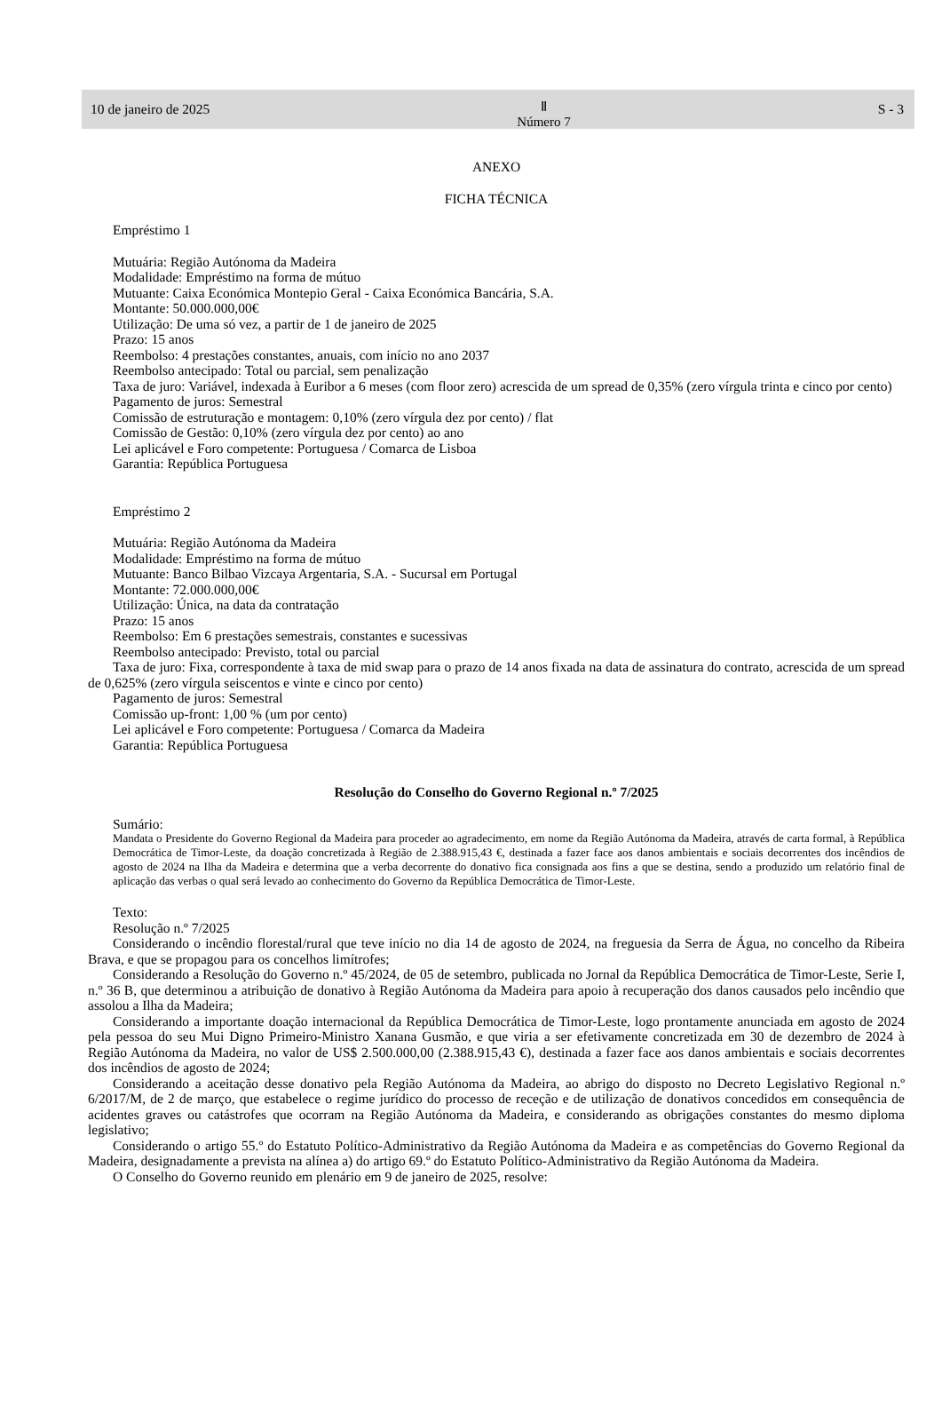10 de janeiro de 2025 Ⅱ
Número 7 S - 3
ANEXO
FICHA TÉCNICA
Empréstimo 1
Mutuária: Região Autónoma da Madeira
Modalidade: Empréstimo na forma de mútuo
Mutuante: Caixa Económica Montepio Geral - Caixa Económica Bancária, S.A.
Montante: 50.000.000,00€
Utilização: De uma só vez, a partir de 1 de janeiro de 2025
Prazo: 15 anos
Reembolso: 4 prestações constantes, anuais, com início no ano 2037
Reembolso antecipado: Total ou parcial, sem penalização
Taxa de juro: Variável, indexada à Euribor a 6 meses (com floor zero) acrescida de um spread de 0,35% (zero vírgula trinta e cinco por cento)
Pagamento de juros: Semestral
Comissão de estruturação e montagem: 0,10% (zero vírgula dez por cento) / flat
Comissão de Gestão: 0,10% (zero vírgula dez por cento) ao ano
Lei aplicável e Foro competente: Portuguesa / Comarca de Lisboa
Garantia: República Portuguesa
Empréstimo 2
Mutuária: Região Autónoma da Madeira
Modalidade: Empréstimo na forma de mútuo
Mutuante: Banco Bilbao Vizcaya Argentaria, S.A. - Sucursal em Portugal
Montante: 72.000.000,00€
Utilização: Única, na data da contratação
Prazo: 15 anos
Reembolso: Em 6 prestações semestrais, constantes e sucessivas
Reembolso antecipado: Previsto, total ou parcial
Taxa de juro: Fixa, correspondente à taxa de mid swap para o prazo de 14 anos fixada na data de assinatura do contrato, acrescida de um spread de 0,625% (zero vírgula seiscentos e vinte e cinco por cento)
Pagamento de juros: Semestral
Comissão up-front: 1,00 % (um por cento)
Lei aplicável e Foro competente: Portuguesa / Comarca da Madeira
Garantia: República Portuguesa
Resolução do Conselho do Governo Regional n.º 7/2025
Sumário:
Mandata o Presidente do Governo Regional da Madeira para proceder ao agradecimento, em nome da Região Autónoma da Madeira, através de carta formal, à República Democrática de Timor-Leste, da doação concretizada à Região de 2.388.915,43 €, destinada a fazer face aos danos ambientais e sociais decorrentes dos incêndios de agosto de 2024 na Ilha da Madeira e determina que a verba decorrente do donativo fica consignada aos fins a que se destina, sendo a produzido um relatório final de aplicação das verbas o qual será levado ao conhecimento do Governo da República Democrática de Timor-Leste.
Texto:
Resolução n.º 7/2025
Considerando o incêndio florestal/rural que teve início no dia 14 de agosto de 2024, na freguesia da Serra de Água, no concelho da Ribeira Brava, e que se propagou para os concelhos limítrofes;
Considerando a Resolução do Governo n.º 45/2024, de 05 de setembro, publicada no Jornal da República Democrática de Timor-Leste, Serie I, n.º 36 B, que determinou a atribuição de donativo à Região Autónoma da Madeira para apoio à recuperação dos danos causados pelo incêndio que assolou a Ilha da Madeira;
Considerando a importante doação internacional da República Democrática de Timor-Leste, logo prontamente anunciada em agosto de 2024 pela pessoa do seu Mui Digno Primeiro-Ministro Xanana Gusmão, e que viria a ser efetivamente concretizada em 30 de dezembro de 2024 à Região Autónoma da Madeira, no valor de US$ 2.500.000,00 (2.388.915,43 €), destinada a fazer face aos danos ambientais e sociais decorrentes dos incêndios de agosto de 2024;
Considerando a aceitação desse donativo pela Região Autónoma da Madeira, ao abrigo do disposto no Decreto Legislativo Regional n.º 6/2017/M, de 2 de março, que estabelece o regime jurídico do processo de receção e de utilização de donativos concedidos em consequência de acidentes graves ou catástrofes que ocorram na Região Autónoma da Madeira, e considerando as obrigações constantes do mesmo diploma legislativo;
Considerando o artigo 55.º do Estatuto Político-Administrativo da Região Autónoma da Madeira e as competências do Governo Regional da Madeira, designadamente a prevista na alínea a) do artigo 69.º do Estatuto Político-Administrativo da Região Autónoma da Madeira.
O Conselho do Governo reunido em plenário em 9 de janeiro de 2025, resolve: